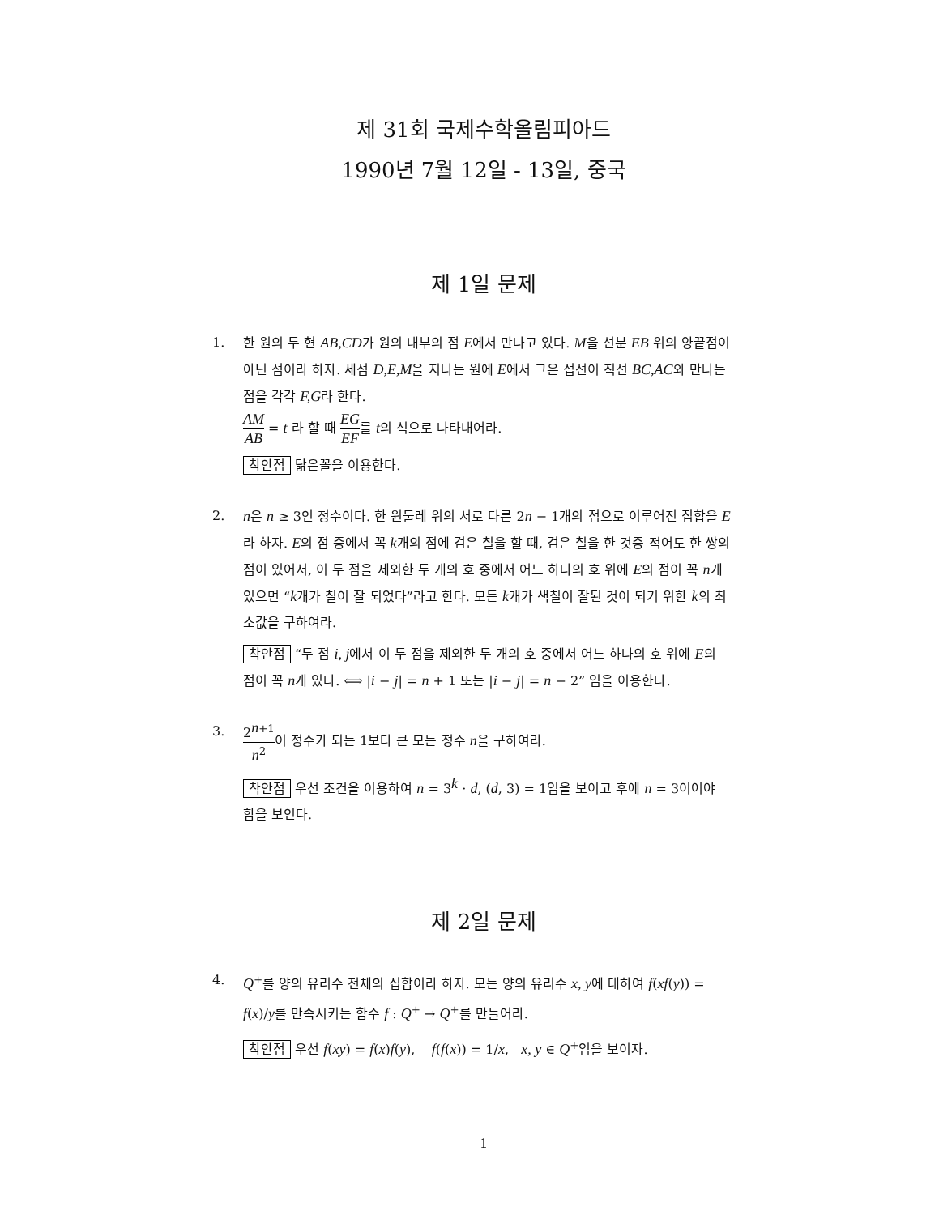제 31회 국제수학올림피아드
1990년 7월 12일 - 13일, 중국
제 1일 문제
1. 한 원의 두 현 AB,CD가 원의 내부의 점 E에서 만나고 있다. M을 선분 EB 위의 양끝점이 아닌 점이라 하자. 세점 D,E,M을 지나는 원에 E에서 그은 접선이 직선 BC,AC와 만나는 점을 각각 F,G라 한다.
AM AB = t 라 할 때 EG EF를 t의 식으로 나타내어라.
착안점 닮은꼴을 이용한다.
2. n은 n ≥ 3인 정수이다. 한 원둘레 위의 서로 다른 2n − 1개의 점으로 이루어진 집합을 E라 하자. E의 점 중에서 꼭 k개의 점에 검은 칠을 할 때, 검은 칠을 한 것중 적어도 한 쌍의 점이 있어서, 이 두 점을 제외한 두 개의 호 중에서 어느 하나의 호 위에 E의 점이 꼭 n개 있으면 “k개가 칠이 잘 되었다”라고 한다. 모든 k개가 색칠이 잘된 것이 되기 위한 k의 최소값을 구하여라.
착안점 “두 점 i, j에서 이 두 점을 제외한 두 개의 호 중에서 어느 하나의 호 위에 E의 점이 꼭 n개 있다. ⟺ |i − j| = n + 1 또는 |i − j| = n − 2” 임을 이용한다.
3.
2<sup>n+1</sup> n<sup>2</sup>이 정수가 되는 1보다 큰 모든 정수 n을 구하여라.
착안점 우선 조건을 이용하여 n = 3<sup>k</sup> · d, (d, 3) = 1임을 보이고 후에 n = 3이어야 함을 보인다.
제 2일 문제
4. Q<sup>+</sup>를 양의 유리수 전체의 집합이라 하자. 모든 양의 유리수 x, y에 대하여 f(xf(y)) = f(x)/y를 만족시키는 함수 f : Q<sup>+</sup> → Q<sup>+</sup>를 만들어라.
착안점 우선 f(xy) = f(x)f(y), f(f(x)) = 1/x, x, y ∈ Q<sup>+</sup>임을 보이자.
1